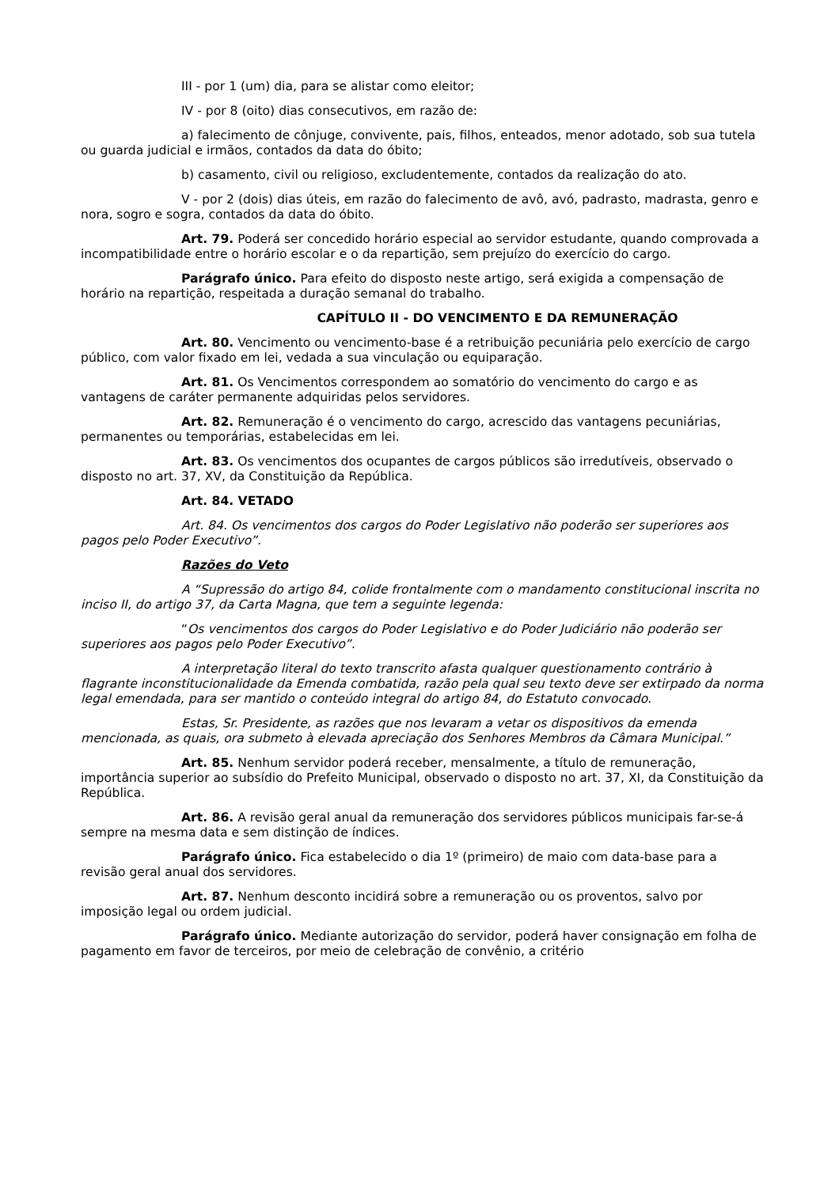III - por 1 (um) dia, para se alistar como eleitor;
IV - por 8 (oito) dias consecutivos, em razão de:
a) falecimento de cônjuge, convivente, pais, filhos, enteados, menor adotado, sob sua tutela ou guarda judicial e irmãos, contados da data do óbito;
b) casamento, civil ou religioso, excludentemente, contados da realização do ato.
V - por 2 (dois) dias úteis, em razão do falecimento de avô, avó, padrasto, madrasta, genro e nora, sogro e sogra, contados da data do óbito.
Art. 79. Poderá ser concedido horário especial ao servidor estudante, quando comprovada a incompatibilidade entre o horário escolar e o da repartição, sem prejuízo do exercício do cargo.
Parágrafo único. Para efeito do disposto neste artigo, será exigida a compensação de horário na repartição, respeitada a duração semanal do trabalho.
CAPÍTULO II - DO VENCIMENTO E DA REMUNERAÇÃO
Art. 80. Vencimento ou vencimento-base é a retribuição pecuniária pelo exercício de cargo público, com valor fixado em lei, vedada a sua vinculação ou equiparação.
Art. 81. Os Vencimentos correspondem ao somatório do vencimento do cargo e as vantagens de caráter permanente adquiridas pelos servidores.
Art. 82. Remuneração é o vencimento do cargo, acrescido das vantagens pecuniárias, permanentes ou temporárias, estabelecidas em lei.
Art. 83. Os vencimentos dos ocupantes de cargos públicos são irredutíveis, observado o disposto no art. 37, XV, da Constituição da República.
Art. 84. VETADO
Art. 84. Os vencimentos dos cargos do Poder Legislativo não poderão ser superiores aos pagos pelo Poder Executivo”.
Razões do Veto
A “Supressão do artigo 84, colide frontalmente com o mandamento constitucional inscrita no inciso II, do artigo 37, da Carta Magna, que tem a seguinte legenda:
“Os vencimentos dos cargos do Poder Legislativo e do Poder Judiciário não poderão ser superiores aos pagos pelo Poder Executivo”.
A interpretação literal do texto transcrito afasta qualquer questionamento contrário à flagrante inconstitucionalidade da Emenda combatida, razão pela qual seu texto deve ser extirpado da norma legal emendada, para ser mantido o conteúdo integral do artigo 84, do Estatuto convocado.
Estas, Sr. Presidente, as razões que nos levaram a vetar os dispositivos da emenda mencionada, as quais, ora submeto à elevada apreciação dos Senhores Membros da Câmara Municipal.”
Art. 85. Nenhum servidor poderá receber, mensalmente, a título de remuneração, importância superior ao subsídio do Prefeito Municipal, observado o disposto no art. 37, XI, da Constituição da República.
Art. 86. A revisão geral anual da remuneração dos servidores públicos municipais far-se-á sempre na mesma data e sem distinção de índices.
Parágrafo único. Fica estabelecido o dia 1º (primeiro) de maio com data-base para a revisão geral anual dos servidores.
Art. 87. Nenhum desconto incidirá sobre a remuneração ou os proventos, salvo por imposição legal ou ordem judicial.
Parágrafo único. Mediante autorização do servidor, poderá haver consignação em folha de pagamento em favor de terceiros, por meio de celebração de convênio, a critério